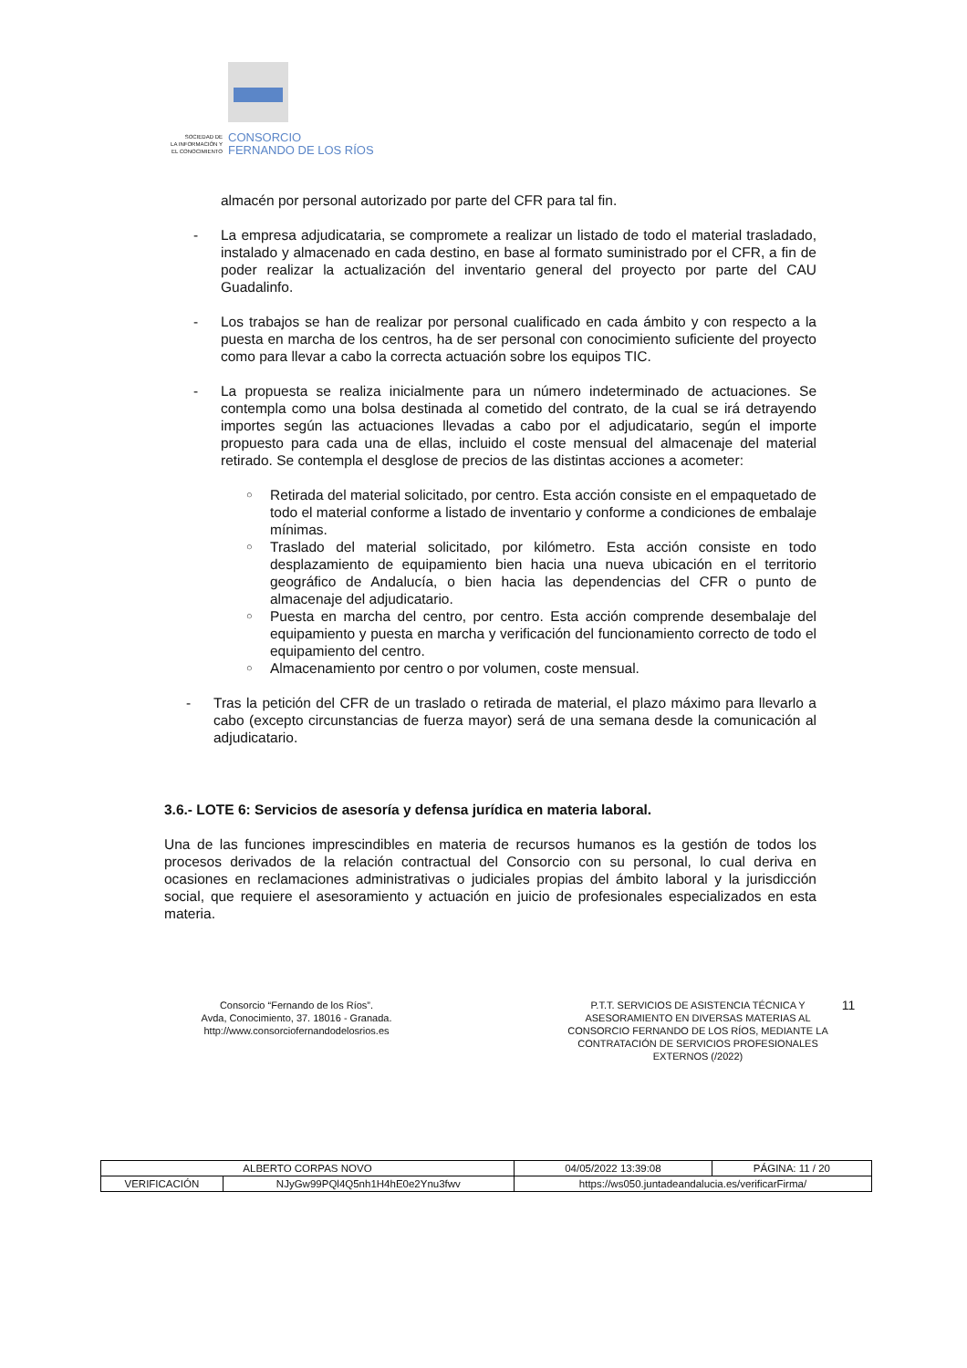SOCIEDAD DE
LA INFORMACIÓN Y
EL CONOCIMIENTO
CONSORCIO
FERNANDO DE LOS RÍOS
almacén por personal autorizado por parte del CFR para tal fin.
- La empresa adjudicataria, se compromete a realizar un listado de todo el material trasladado, instalado y almacenado en cada destino, en base al formato suministrado por el CFR, a fin de poder realizar la actualización del inventario general del proyecto por parte del CAU Guadalinfo.
- Los trabajos se han de realizar por personal cualificado en cada ámbito y con respecto a la puesta en marcha de los centros, ha de ser personal con conocimiento suficiente del proyecto como para llevar a cabo la correcta actuación sobre los equipos TIC.
- La propuesta se realiza inicialmente para un número indeterminado de actuaciones. Se contempla como una bolsa destinada al cometido del contrato, de la cual se irá detrayendo importes según las actuaciones llevadas a cabo por el adjudicatario, según el importe propuesto para cada una de ellas, incluido el coste mensual del almacenaje del material retirado. Se contempla el desglose de precios de las distintas acciones a acometer:
○
Retirada del material solicitado, por centro. Esta acción consiste en el empaquetado de todo el material conforme a listado de inventario y conforme a condiciones de embalaje mínimas.
○
Traslado del material solicitado, por kilómetro. Esta acción consiste en todo desplazamiento de equipamiento bien hacia una nueva ubicación en el territorio geográfico de Andalucía, o bien hacia las dependencias del CFR o punto de almacenaje del adjudicatario.
○
Puesta en marcha del centro, por centro. Esta acción comprende desembalaje del equipamiento y puesta en marcha y verificación del funcionamiento correcto de todo el equipamiento del centro.
○
Almacenamiento por centro o por volumen, coste mensual.
- Tras la petición del CFR de un traslado o retirada de material, el plazo máximo para llevarlo a cabo (excepto circunstancias de fuerza mayor) será de una semana desde la comunicación al adjudicatario.
3.6.- LOTE 6: Servicios de asesoría y defensa jurídica en materia laboral.
Una de las funciones imprescindibles en materia de recursos humanos es la gestión de todos los procesos derivados de la relación contractual del Consorcio con su personal, lo cual deriva en ocasiones en reclamaciones administrativas o judiciales propias del ámbito laboral y la jurisdicción social, que requiere el asesoramiento y actuación en juicio de profesionales especializados en esta materia.
Consorcio “Fernando de los Ríos”.
Avda, Conocimiento, 37. 18016 - Granada.
http://www.consorciofernandodelosrios.es
P.T.T. SERVICIOS DE ASISTENCIA TÉCNICA Y ASESORAMIENTO EN DIVERSAS MATERIAS AL CONSORCIO FERNANDO DE LOS RÍOS, MEDIANTE LA CONTRATACIÓN DE SERVICIOS PROFESIONALES EXTERNOS (/2022)
11
| ALBERTO CORPAS NOVO | | | 04/05/2022 13:39:08 | PÁGINA: 11 / 20 |
| VERIFICACIÓN | NJyGw99PQl4Q5nh1H4hE0e2Ynu3fwv | https://ws050.juntadeandalucia.es/verificarFirma/ | | |